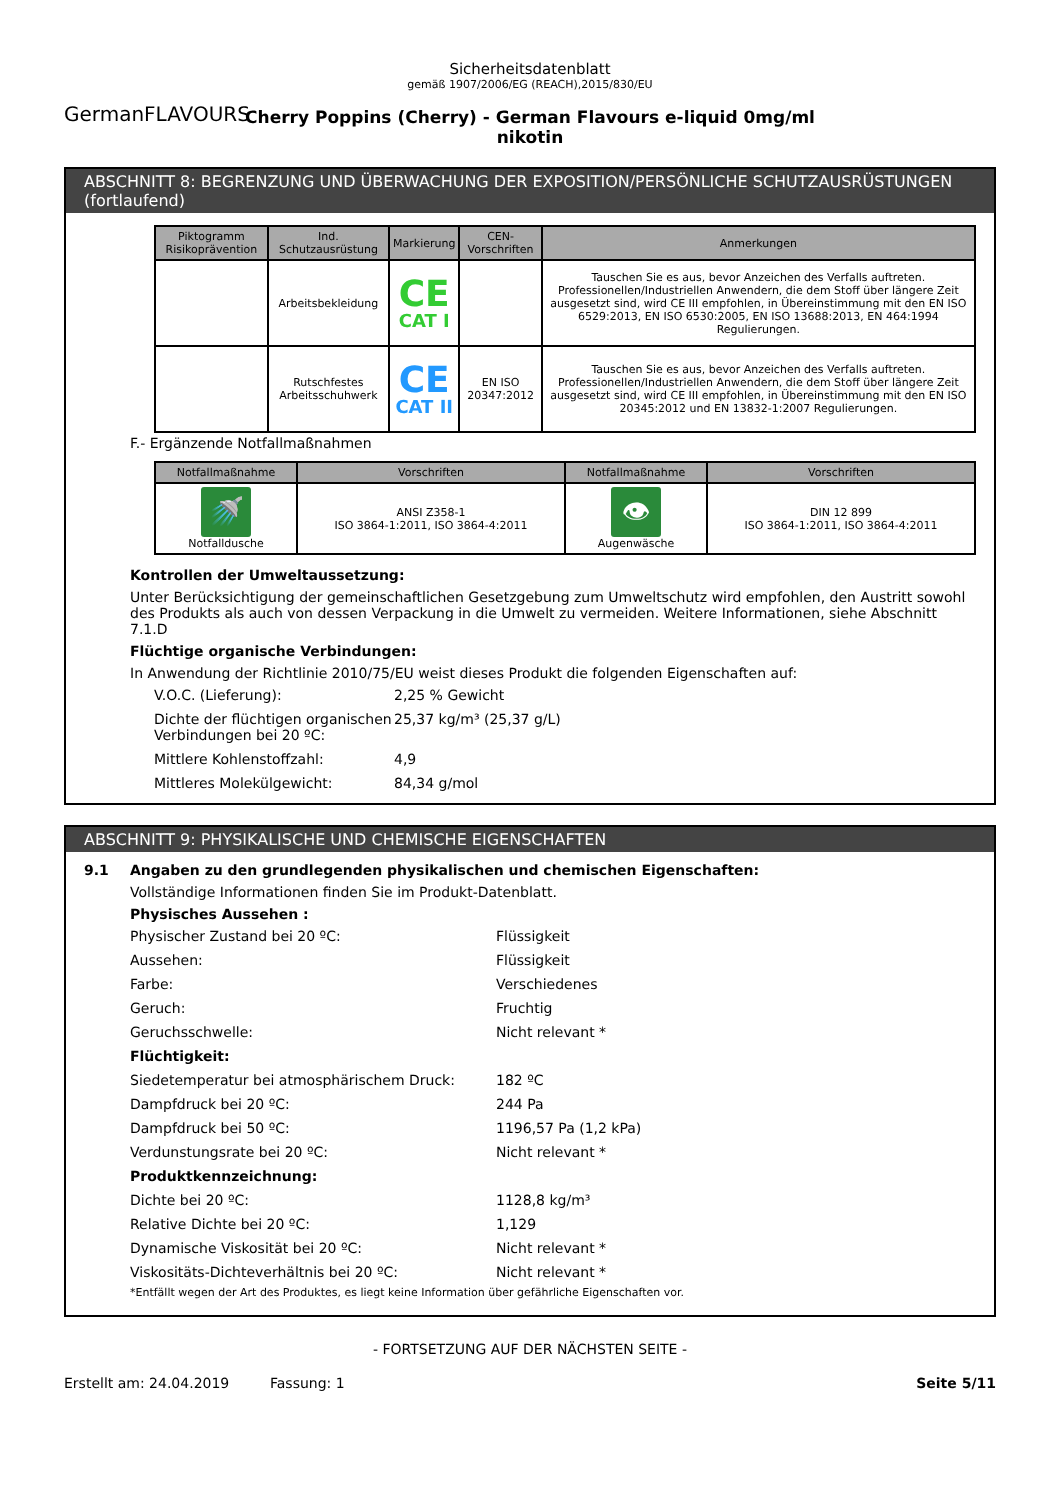GermanFLAVOURS
Sicherheitsdatenblatt
gemäß 1907/2006/EG (REACH),2015/830/EU
Cherry Poppins (Cherry) - German Flavours e-liquid 0mg/ml
nikotin
ABSCHNITT 8: BEGRENZUNG UND ÜBERWACHUNG DER EXPOSITION/PERSÖNLICHE SCHUTZAUSRÜSTUNGEN (fortlaufend)
| Piktogramm Risikoprävention | Ind. Schutzausrüstung | Markierung | CEN-Vorschriften | Anmerkungen |
| --- | --- | --- | --- | --- |
| | Arbeitsbekleidung | CE CAT I | | Tauschen Sie es aus, bevor Anzeichen des Verfalls auftreten. Professionellen/Industriellen Anwendern, die dem Stoff über längere Zeit ausgesetzt sind, wird CE III empfohlen, in Übereinstimmung mit den EN ISO 6529:2013, EN ISO 6530:2005, EN ISO 13688:2013, EN 464:1994 Regulierungen. |
| | Rutschfestes Arbeitsschuhwerk | CE CAT II | EN ISO 20347:2012 | Tauschen Sie es aus, bevor Anzeichen des Verfalls auftreten. Professionellen/Industriellen Anwendern, die dem Stoff über längere Zeit ausgesetzt sind, wird CE III empfohlen, in Übereinstimmung mit den EN ISO 20345:2012 und EN 13832-1:2007 Regulierungen. |
F.- Ergänzende Notfallmaßnahmen
| Notfallmaßnahme | Vorschriften | Notfallmaßnahme | Vorschriften |
| --- | --- | --- | --- |
| 🚿 Notfalldusche | ANSI Z358-1 ISO 3864-1:2011, ISO 3864-4:2011 | 👁 Augenwäsche | DIN 12 899 ISO 3864-1:2011, ISO 3864-4:2011 |
Kontrollen der Umweltaussetzung:
Unter Berücksichtigung der gemeinschaftlichen Gesetzgebung zum Umweltschutz wird empfohlen, den Austritt sowohl des Produkts als auch von dessen Verpackung in die Umwelt zu vermeiden. Weitere Informationen, siehe Abschnitt 7.1.D
Flüchtige organische Verbindungen:
In Anwendung der Richtlinie 2010/75/EU weist dieses Produkt die folgenden Eigenschaften auf:
V.O.C. (Lieferung):
2,25 % Gewicht
Dichte der flüchtigen organischen Verbindungen bei 20 ºC:
25,37 kg/m³ (25,37 g/L)
Mittlere Kohlenstoffzahl:
4,9
Mittleres Molekülgewicht:
84,34 g/mol
ABSCHNITT 9: PHYSIKALISCHE UND CHEMISCHE EIGENSCHAFTEN
9.1 Angaben zu den grundlegenden physikalischen und chemischen Eigenschaften:
Vollständige Informationen finden Sie im Produkt-Datenblatt.
Physisches Aussehen :
Physischer Zustand bei 20 ºC:
Flüssigkeit
Aussehen:
Flüssigkeit
Farbe:
Verschiedenes
Geruch:
Fruchtig
Geruchsschwelle:
Nicht relevant *
Flüchtigkeit:
Siedetemperatur bei atmosphärischem Druck:
182 ºC
Dampfdruck bei 20 ºC:
244 Pa
Dampfdruck bei 50 ºC:
1196,57 Pa (1,2 kPa)
Verdunstungsrate bei 20 ºC:
Nicht relevant *
Produktkennzeichnung:
Dichte bei 20 ºC:
1128,8 kg/m³
Relative Dichte bei 20 ºC:
1,129
Dynamische Viskosität bei 20 ºC:
Nicht relevant *
Viskositäts-Dichteverhältnis bei 20 ºC:
Nicht relevant *
*Entfällt wegen der Art des Produktes, es liegt keine Information über gefährliche Eigenschaften vor.
- FORTSETZUNG AUF DER NÄCHSTEN SEITE -
Erstellt am: 24.04.2019 Fassung: 1 Seite 5/11